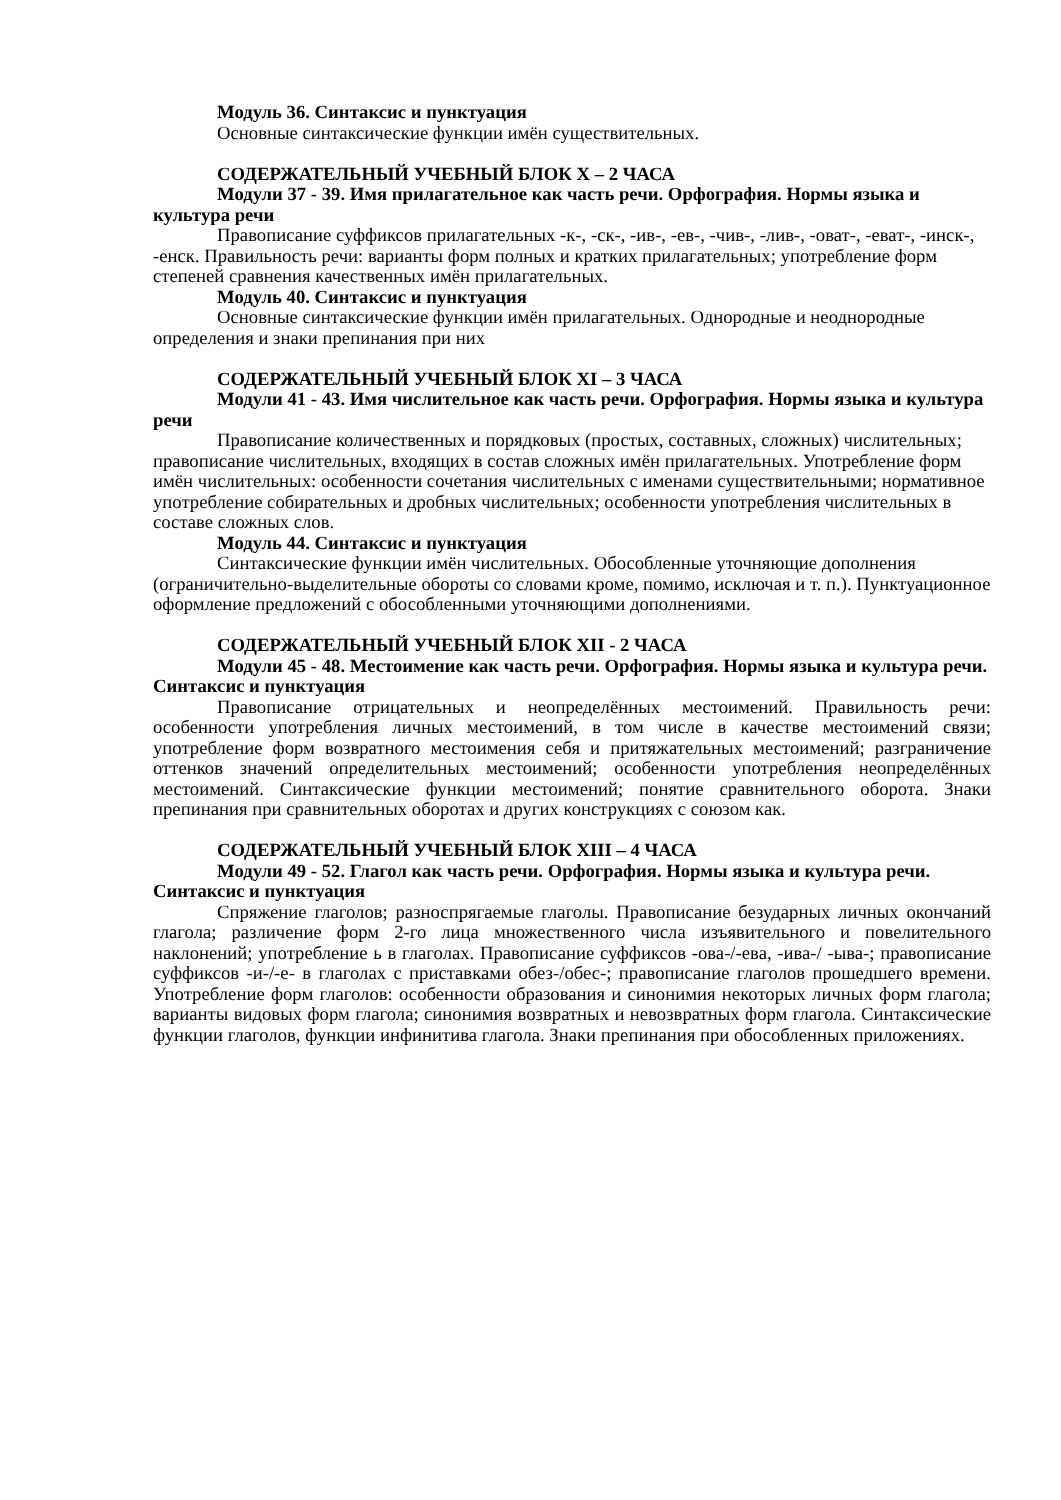Модуль 36. Синтаксис и пунктуация
Основные синтаксические функции имён существительных.
СОДЕРЖАТЕЛЬНЫЙ УЧЕБНЫЙ БЛОК X – 2 ЧАСА
Модули 37 - 39. Имя прилагательное как часть речи. Орфография. Нормы языка и культура речи
Правописание суффиксов прилагательных -к-, -ск-, -ив-, -ев-, -чив-, -лив-, -оват-, -еват-, -инск-, -енск. Правильность речи: варианты форм полных и кратких прилагательных; употребление форм степеней сравнения качественных имён прилагательных.
Модуль 40. Синтаксис и пунктуация
Основные синтаксические функции имён прилагательных. Однородные и неоднородные определения и знаки препинания при них
СОДЕРЖАТЕЛЬНЫЙ УЧЕБНЫЙ БЛОК XI – 3 ЧАСА
Модули 41 - 43. Имя числительное как часть речи. Орфография. Нормы языка и культура речи
Правописание количественных и порядковых (простых, составных, сложных) числительных; правописание числительных, входящих в состав сложных имён прилагательных. Употребление форм имён числительных: особенности сочетания числительных с именами существительными; нормативное употребление собирательных и дробных числительных; особенности употребления числительных в составе сложных слов.
Модуль 44. Синтаксис и пунктуация
Синтаксические функции имён числительных. Обособленные уточняющие дополнения (ограничительно-выделительные обороты со словами кроме, помимо, исключая и т. п.). Пунктуационное оформление предложений с обособленными уточняющими дополнениями.
СОДЕРЖАТЕЛЬНЫЙ УЧЕБНЫЙ БЛОК XII - 2 ЧАСА
Модули 45 - 48. Местоимение как часть речи. Орфография. Нормы языка и культура речи. Синтаксис и пунктуация
Правописание отрицательных и неопределённых местоимений. Правильность речи: особенности употребления личных местоимений, в том числе в качестве местоимений связи; употребление форм возвратного местоимения себя и притяжательных местоимений; разграничение оттенков значений определительных местоимений; особенности употребления неопределённых местоимений. Синтаксические функции местоимений; понятие сравнительного оборота. Знаки препинания при сравнительных оборотах и других конструкциях с союзом как.
СОДЕРЖАТЕЛЬНЫЙ УЧЕБНЫЙ БЛОК XIII – 4 ЧАСА
Модули 49 - 52. Глагол как часть речи. Орфография. Нормы языка и культура речи. Синтаксис и пунктуация
Спряжение глаголов; разноспрягаемые глаголы. Правописание безударных личных окончаний глагола; различение форм 2-го лица множественного числа изъявительного и повелительного наклонений; употребление ь в глаголах. Правописание суффиксов -ова-/-ева, -ива-/ -ыва-; правописание суффиксов -и-/-е- в глаголах с приставками обез-/обес-; правописание глаголов прошедшего времени. Употребление форм глаголов: особенности образования и синонимия некоторых личных форм глагола; варианты видовых форм глагола; синонимия возвратных и невозвратных форм глагола. Синтаксические функции глаголов, функции инфинитива глагола. Знаки препинания при обособленных приложениях.